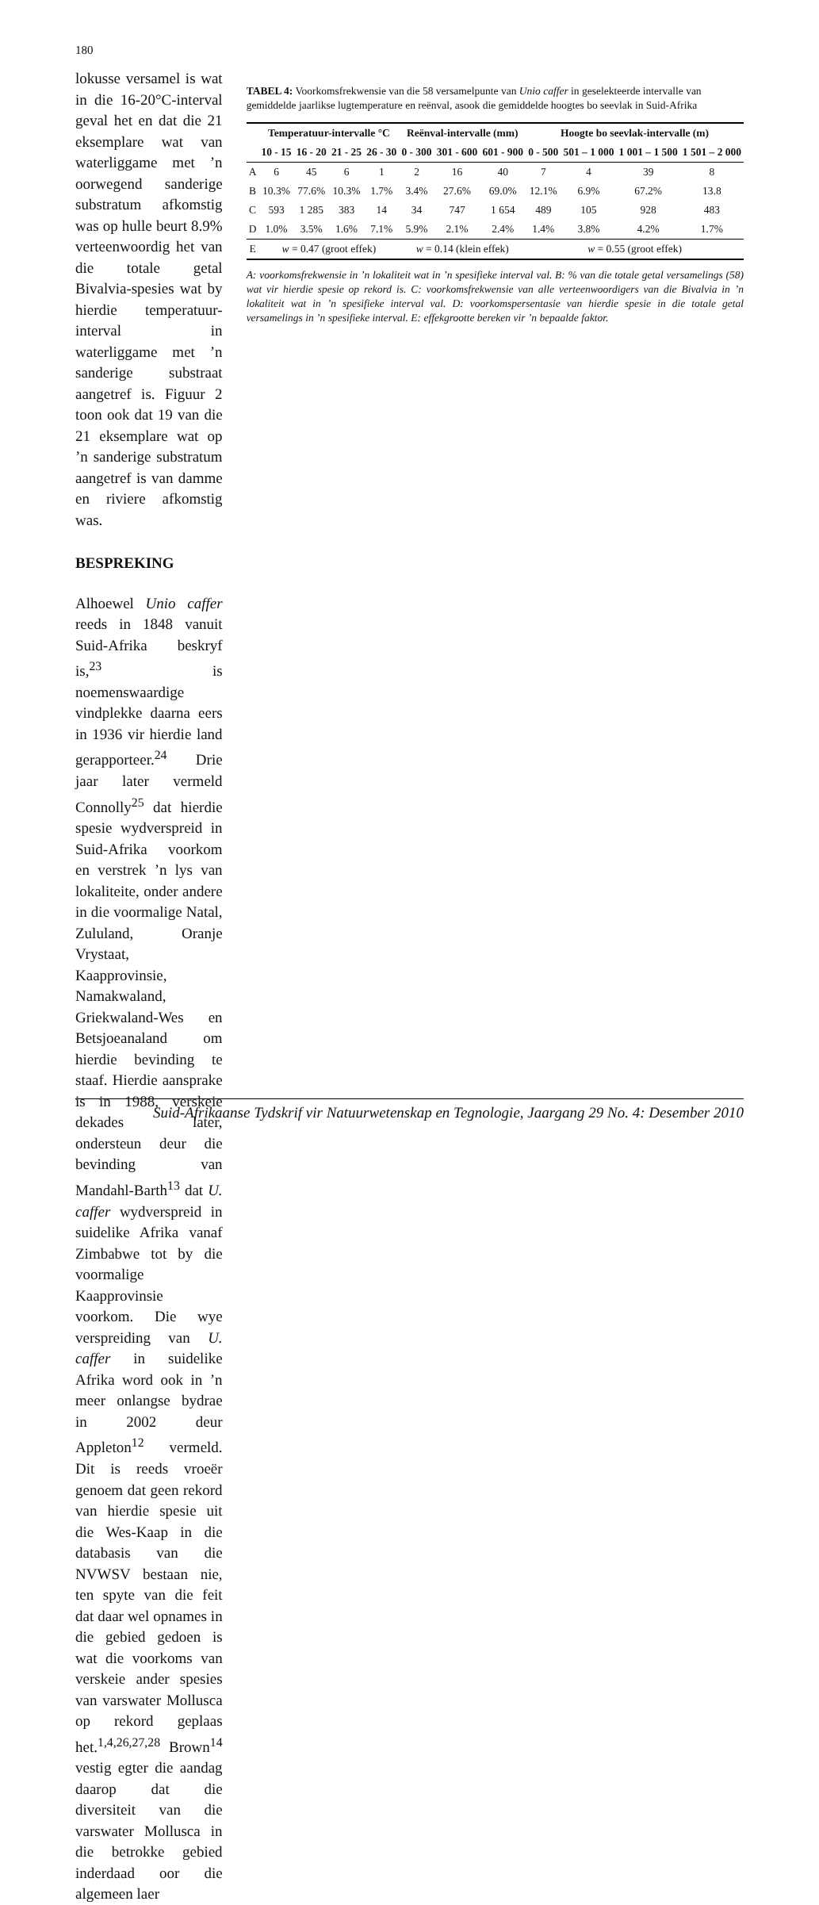180
lokusse versamel is wat in die 16-20°C-interval geval het en dat die 21 eksemplare wat van waterliggame met ’n oorwegend sanderige substratum afkomstig was op hulle beurt 8.9% verteenwoordig het van die totale getal Bivalvia-spesies wat by hierdie temperatuur-interval in waterliggame met ’n sanderige substraat aangetref is. Figuur 2 toon ook dat 19 van die 21 eksemplare wat op ’n sanderige substratum aangetref is van damme en riviere afkomstig was.
BESPREKING
Alhoewel Unio caffer reeds in 1848 vanuit Suid-Afrika beskryf is,<sup>23</sup> is noemenswaardige vindplekke daarna eers in 1936 vir hierdie land gerapporteer.<sup>24</sup> Drie jaar later vermeld Connolly<sup>25</sup> dat hierdie spesie wydverspreid in Suid-Afrika voorkom en verstrek ’n lys van lokaliteite, onder andere in die voormalige Natal, Zululand, Oranje Vrystaat, Kaapprovinsie, Namakwaland, Griekwaland-Wes en Betsjoeanaland om hierdie bevinding te staaf. Hierdie aansprake is in 1988, verskeie dekades later, ondersteun deur die bevinding van Mandahl-Barth<sup>13</sup> dat U. caffer wydverspreid in suidelike Afrika vanaf Zimbabwe tot by die voormalige Kaapprovinsie voorkom. Die wye verspreiding van U. caffer in suidelike Afrika word ook in ’n meer onlangse bydrae in 2002 deur Appleton<sup>12</sup> vermeld. Dit is reeds vroeër genoem dat geen rekord van hierdie spesie uit die Wes-Kaap in die databasis van die NVWSV bestaan nie, ten spyte van die feit dat daar wel opnames in die gebied gedoen is wat die voorkoms van verskeie ander spesies van varswater Mollusca op rekord geplaas het.<sup>1,4,26,27,28</sup> Brown<sup>14</sup> vestig egter die aandag daarop dat die diversiteit van die varswater Mollusca in die betrokke gebied inderdaad oor die algemeen laer
TABEL 4: Voorkomsfrekwensie van die 58 versamelpunte van Unio caffer in geselekteerde intervalle van gemiddelde jaarlikse lugtemperature en reënval, asook die gemiddelde hoogtes bo seevlak in Suid-Afrika
| | Temperatuur-intervalle °C | | | | Reënval-intervalle (mm) | | | Hoogte bo seevlak-intervalle (m) | | | |
| --- | --- | --- | --- | --- | --- | --- | --- | --- | --- | --- | --- |
| | 10 - 15 | 16 - 20 | 21 - 25 | 26 - 30 | 0 - 300 | 301 - 600 | 601 - 900 | 0 - 500 | 501 – 1 000 | 1 001 – 1 500 | 1 501 – 2 000 |
| A | 6 | 45 | 6 | 1 | 2 | 16 | 40 | 7 | 4 | 39 | 8 |
| B | 10.3% | 77.6% | 10.3% | 1.7% | 3.4% | 27.6% | 69.0% | 12.1% | 6.9% | 67.2% | 13.8 |
| C | 593 | 1 285 | 383 | 14 | 34 | 747 | 1 654 | 489 | 105 | 928 | 483 |
| D | 1.0% | 3.5% | 1.6% | 7.1% | 5.9% | 2.1% | 2.4% | 1.4% | 3.8% | 4.2% | 1.7% |
| E | w = 0.47 (groot effek) | | | | w = 0.14 (klein effek) | | | w = 0.55 (groot effek) | | | |
A: voorkomsfrekwensie in ’n lokaliteit wat in ’n spesifieke interval val. B: % van die totale getal versamelings (58) wat vir hierdie spesie op rekord is. C: voorkomsfrekwensie van alle verteenwoordigers van die Bivalvia in ’n lokaliteit wat in ’n spesifieke interval val. D: voorkomspersentasie van hierdie spesie in die totale getal versamelings in ’n spesifieke interval. E: effekgrootte bereken vir ’n bepaalde faktor.
Suid-Afrikaanse Tydskrif vir Natuurwetenskap en Tegnologie, Jaargang 29 No. 4: Desember 2010